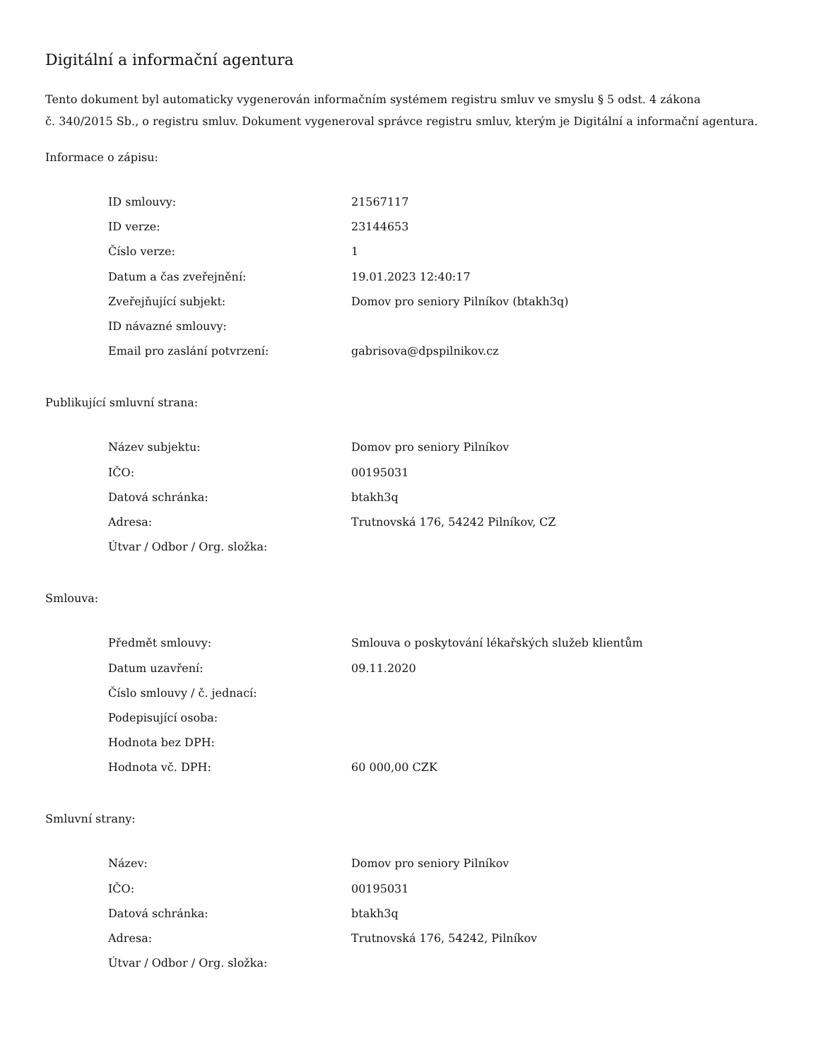Digitální a informační agentura
Tento dokument byl automaticky vygenerován informačním systémem registru smluv ve smyslu § 5 odst. 4 zákona
č. 340/2015 Sb., o registru smluv. Dokument vygeneroval správce registru smluv, kterým je Digitální a informační agentura.
Informace o zápisu:
| ID smlouvy: | 21567117 |
| ID verze: | 23144653 |
| Číslo verze: | 1 |
| Datum a čas zveřejnění: | 19.01.2023 12:40:17 |
| Zveřejňující subjekt: | Domov pro seniory Pilníkov (btakh3q) |
| ID návazné smlouvy: | |
| Email pro zaslání potvrzení: | gabrisova@dpspilnikov.cz |
Publikující smluvní strana:
| Název subjektu: | Domov pro seniory Pilníkov |
| IČO: | 00195031 |
| Datová schránka: | btakh3q |
| Adresa: | Trutnovská 176, 54242 Pilníkov, CZ |
| Útvar / Odbor / Org. složka: | |
Smlouva:
| Předmět smlouvy: | Smlouva o poskytování lékařských služeb klientům |
| Datum uzavření: | 09.11.2020 |
| Číslo smlouvy / č. jednací: | |
| Podepisující osoba: | |
| Hodnota bez DPH: | |
| Hodnota vč. DPH: | 60 000,00 CZK |
Smluvní strany:
| Název: | Domov pro seniory Pilníkov |
| IČO: | 00195031 |
| Datová schránka: | btakh3q |
| Adresa: | Trutnovská 176, 54242, Pilníkov |
| Útvar / Odbor / Org. složka: | |